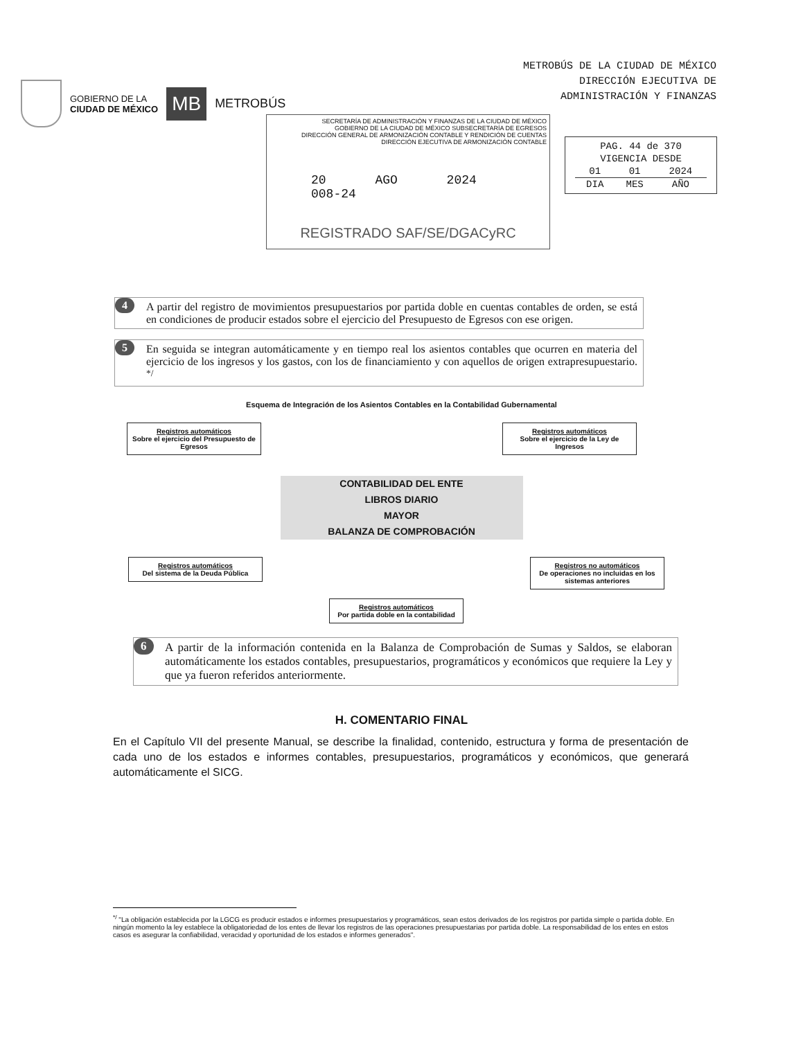GOBIERNO DE LA
CIUDAD DE MÉXICO
MB
METROBÚS
METROBÚS DE LA CIUDAD DE MÉXICO
DIRECCIÓN EJECUTIVA DE
ADMINISTRACIÓN Y FINANZAS
SECRETARÍA DE ADMINISTRACIÓN Y FINANZAS DE LA CIUDAD DE MÉXICO
GOBIERNO DE LA CIUDAD DE MÉXICO SUBSECRETARÍA DE EGRESOS
DIRECCIÓN GENERAL DE ARMONIZACIÓN CONTABLE Y RENDICIÓN DE CUENTAS
DIRECCIÓN EJECUTIVA DE ARMONIZACIÓN CONTABLE
20 AGO 2024 008-24
REGISTRADO SAF/SE/DGACyRC
| PAG. 44 de 370 | | |
| VIGENCIA DESDE | | |
| 01 | 01 | 2024 |
| DIA | MES | AÑO |
4 A partir del registro de movimientos presupuestarios por partida doble en cuentas contables de orden, se está en condiciones de producir estados sobre el ejercicio del Presupuesto de Egresos con ese origen.
5 En seguida se integran automáticamente y en tiempo real los asientos contables que ocurren en materia del ejercicio de los ingresos y los gastos, con los de financiamiento y con aquellos de origen extrapresupuestario. <sup>*/</sup>
Esquema de Integración de los Asientos Contables en la Contabilidad Gubernamental
Registros automáticos
Sobre el ejercicio del Presupuesto de Egresos
Registros automáticos
Sobre el ejercicio de la Ley de Ingresos
CONTABILIDAD DEL ENTE
LIBROS DIARIO
MAYOR
BALANZA DE COMPROBACIÓN
Registros automáticos
Del sistema de la Deuda Pública
Registros automáticos
Por partida doble en la contabilidad
Registros no automáticos
De operaciones no incluidas en los sistemas anteriores
6 A partir de la información contenida en la Balanza de Comprobación de Sumas y Saldos, se elaboran automáticamente los estados contables, presupuestarios, programáticos y económicos que requiere la Ley y que ya fueron referidos anteriormente.
H. COMENTARIO FINAL
En el Capítulo VII del presente Manual, se describe la finalidad, contenido, estructura y forma de presentación de cada uno de los estados e informes contables, presupuestarios, programáticos y económicos, que generará automáticamente el SICG.
<sup>*/</sup> "La obligación establecida por la LGCG es producir estados e informes presupuestarios y programáticos, sean estos derivados de los registros por partida simple o partida doble. En ningún momento la ley establece la obligatoriedad de los entes de llevar los registros de las operaciones presupuestarias por partida doble. La responsabilidad de los entes en estos casos es asegurar la confiabilidad, veracidad y oportunidad de los estados e informes generados".